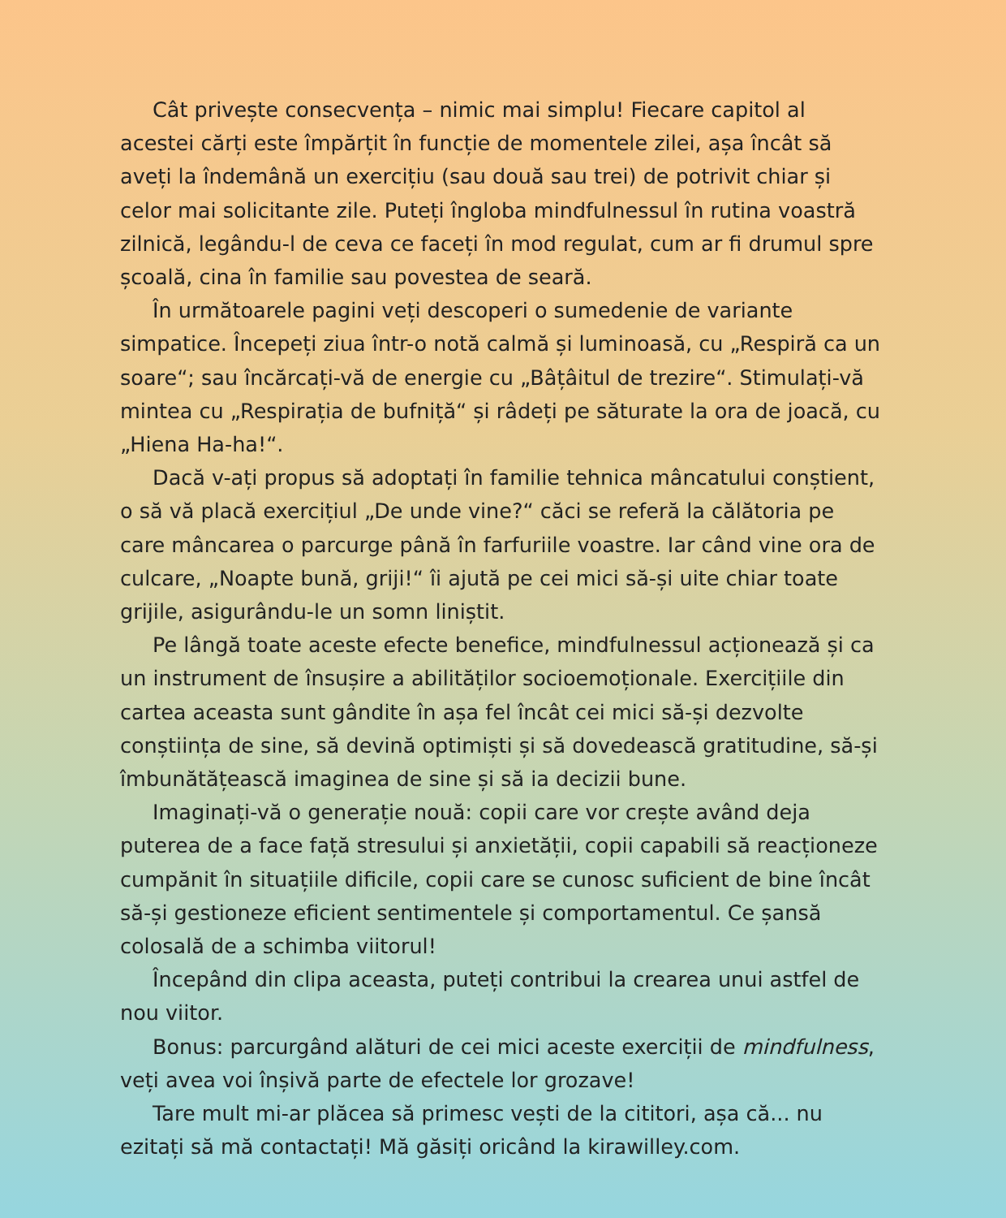Cât privește consecvența – nimic mai simplu! Fiecare capitol al acestei cărți este împărțit în funcție de momentele zilei, așa încât să aveți la îndemână un exercițiu (sau două sau trei) de potrivit chiar și celor mai solicitante zile. Puteți îngloba mindfulnessul în rutina voastră zilnică, legându-l de ceva ce faceți în mod regulat, cum ar fi drumul spre școală, cina în familie sau povestea de seară.
În următoarele pagini veți descoperi o sumedenie de variante simpatice. Începeți ziua într-o notă calmă și luminoasă, cu „Respiră ca un soare“; sau încărcați-vă de energie cu „Bâțâitul de trezire“. Stimulați-vă mintea cu „Respirația de bufniță“ și râdeți pe săturate la ora de joacă, cu „Hiena Ha-ha!“.
Dacă v-ați propus să adoptați în familie tehnica mâncatului conștient, o să vă placă exercițiul „De unde vine?“ căci se referă la călătoria pe care mâncarea o parcurge până în farfuriile voastre. Iar când vine ora de culcare, „Noapte bună, griji!“ îi ajută pe cei mici să-și uite chiar toate grijile, asigurându-le un somn liniștit.
Pe lângă toate aceste efecte benefice, mindfulnessul acționează și ca un instrument de însușire a abilităților socioemoționale. Exercițiile din cartea aceasta sunt gândite în așa fel încât cei mici să-și dezvolte conștiința de sine, să devină optimiști și să dovedească gratitudine, să-și îmbunătățească imaginea de sine și să ia decizii bune.
Imaginați-vă o generație nouă: copii care vor crește având deja puterea de a face față stresului și anxietății, copii capabili să reacționeze cumpănit în situațiile dificile, copii care se cunosc suficient de bine încât să-și gestioneze eficient sentimentele și comportamentul. Ce șansă colosală de a schimba viitorul!
Începând din clipa aceasta, puteți contribui la crearea unui astfel de nou viitor.
Bonus: parcurgând alături de cei mici aceste exerciții de mindfulness, veți avea voi înșivă parte de efectele lor grozave!
Tare mult mi-ar plăcea să primesc vești de la cititori, așa că... nu ezitați să mă contactați! Mă găsiți oricând la kirawilley.com.